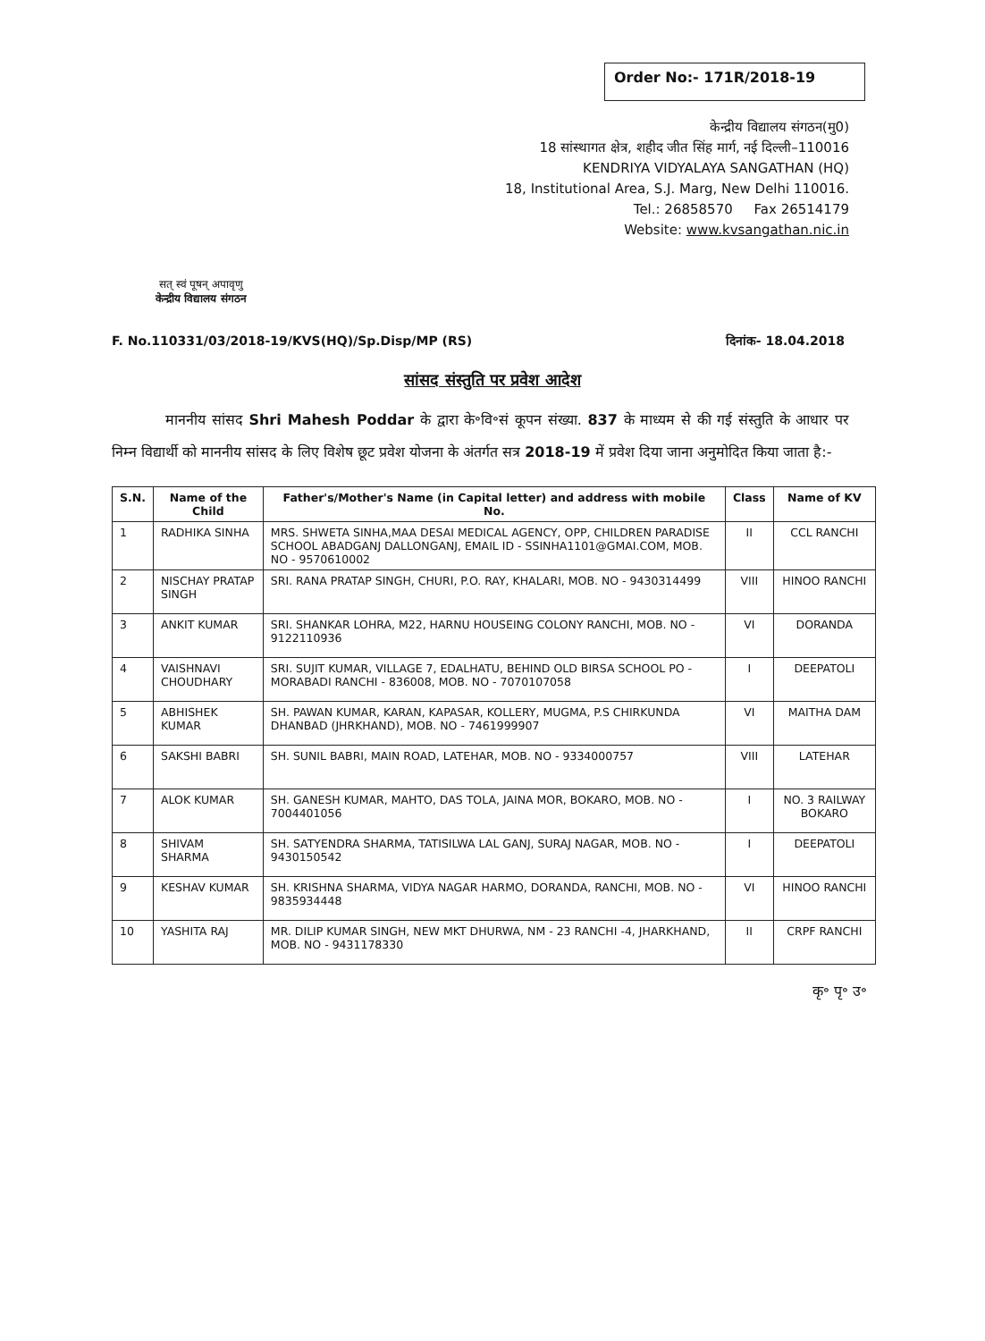Order No:- 171R/2018-19
सत् स्वं पूषन् अपावृणु
केन्द्रीय विद्यालय संगठन
केन्द्रीय विद्यालय संगठन(मु0)
18 सांस्थागत क्षेत्र, शहीद जीत सिंह मार्ग, नई दिल्ली–110016
KENDRIYA VIDYALAYA SANGATHAN (HQ)
18, Institutional Area, S.J. Marg, New Delhi 110016.
Tel.: 26858570 Fax 26514179
Website: www.kvsangathan.nic.in
F. No.110331/03/2018-19/KVS(HQ)/Sp.Disp/MP (RS) दिनांक- 18.04.2018
सांसद संस्तुति पर प्रवेश आदेश
माननीय सांसद Shri Mahesh Poddar के द्वारा के॰वि॰सं कूपन संख्या. 837 के माध्यम से की गई संस्तुति के आधार पर निम्न विद्यार्थी को माननीय सांसद के लिए विशेष छूट प्रवेश योजना के अंतर्गत सत्र 2018-19 में प्रवेश दिया जाना अनुमोदित किया जाता है:-
| S.N. | Name of the Child | Father's/Mother's Name (in Capital letter) and address with mobile No. | Class | Name of KV |
| --- | --- | --- | --- | --- |
| 1 | RADHIKA SINHA | MRS. SHWETA SINHA,MAA DESAI MEDICAL AGENCY, OPP, CHILDREN PARADISE SCHOOL ABADGANJ DALLONGANJ, EMAIL ID - SSINHA1101@GMAI.COM, MOB. NO - 9570610002 | II | CCL RANCHI |
| 2 | NISCHAY PRATAP SINGH | SRI. RANA PRATAP SINGH, CHURI, P.O. RAY, KHALARI, MOB. NO - 9430314499 | VIII | HINOO RANCHI |
| 3 | ANKIT KUMAR | SRI. SHANKAR LOHRA, M22, HARNU HOUSEING COLONY RANCHI, MOB. NO - 9122110936 | VI | DORANDA |
| 4 | VAISHNAVI CHOUDHARY | SRI. SUJIT KUMAR, VILLAGE 7, EDALHATU, BEHIND OLD BIRSA SCHOOL PO - MORABADI RANCHI - 836008, MOB. NO - 7070107058 | I | DEEPATOLI |
| 5 | ABHISHEK KUMAR | SH. PAWAN KUMAR, KARAN, KAPASAR, KOLLERY, MUGMA, P.S CHIRKUNDA DHANBAD (JHRKHAND), MOB. NO - 7461999907 | VI | MAITHA DAM |
| 6 | SAKSHI BABRI | SH. SUNIL BABRI, MAIN ROAD, LATEHAR, MOB. NO - 9334000757 | VIII | LATEHAR |
| 7 | ALOK KUMAR | SH. GANESH KUMAR, MAHTO, DAS TOLA, JAINA MOR, BOKARO, MOB. NO - 7004401056 | I | NO. 3 RAILWAY BOKARO |
| 8 | SHIVAM SHARMA | SH. SATYENDRA SHARMA, TATISILWA LAL GANJ, SURAJ NAGAR, MOB. NO - 9430150542 | I | DEEPATOLI |
| 9 | KESHAV KUMAR | SH. KRISHNA SHARMA, VIDYA NAGAR HARMO, DORANDA, RANCHI, MOB. NO - 9835934448 | VI | HINOO RANCHI |
| 10 | YASHITA RAJ | MR. DILIP KUMAR SINGH, NEW MKT DHURWA, NM - 23 RANCHI -4, JHARKHAND, MOB. NO - 9431178330 | II | CRPF RANCHI |
कृ॰ पृ॰ उ॰